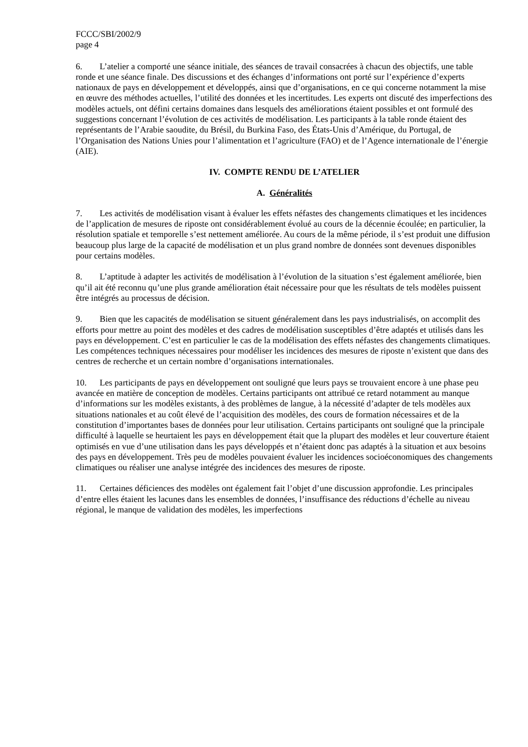FCCC/SBI/2002/9
page 4
6. L’atelier a comporté une séance initiale, des séances de travail consacrées à chacun des objectifs, une table ronde et une séance finale. Des discussions et des échanges d’informations ont porté sur l’expérience d’experts nationaux de pays en développement et développés, ainsi que d’organisations, en ce qui concerne notamment la mise en œuvre des méthodes actuelles, l’utilité des données et les incertitudes. Les experts ont discuté des imperfections des modèles actuels, ont défini certains domaines dans lesquels des améliorations étaient possibles et ont formulé des suggestions concernant l’évolution de ces activités de modélisation. Les participants à la table ronde étaient des représentants de l’Arabie saoudite, du Brésil, du Burkina Faso, des États-Unis d’Amérique, du Portugal, de l’Organisation des Nations Unies pour l’alimentation et l’agriculture (FAO) et de l’Agence internationale de l’énergie (AIE).
IV. COMPTE RENDU DE L’ATELIER
A. Généralités
7. Les activités de modélisation visant à évaluer les effets néfastes des changements climatiques et les incidences de l’application de mesures de riposte ont considérablement évolué au cours de la décennie écoulée; en particulier, la résolution spatiale et temporelle s’est nettement améliorée. Au cours de la même période, il s’est produit une diffusion beaucoup plus large de la capacité de modélisation et un plus grand nombre de données sont devenues disponibles pour certains modèles.
8. L’aptitude à adapter les activités de modélisation à l’évolution de la situation s’est également améliorée, bien qu’il ait été reconnu qu’une plus grande amélioration était nécessaire pour que les résultats de tels modèles puissent être intégrés au processus de décision.
9. Bien que les capacités de modélisation se situent généralement dans les pays industrialisés, on accomplit des efforts pour mettre au point des modèles et des cadres de modélisation susceptibles d’être adaptés et utilisés dans les pays en développement. C’est en particulier le cas de la modélisation des effets néfastes des changements climatiques. Les compétences techniques nécessaires pour modéliser les incidences des mesures de riposte n’existent que dans des centres de recherche et un certain nombre d’organisations internationales.
10. Les participants de pays en développement ont souligné que leurs pays se trouvaient encore à une phase peu avancée en matière de conception de modèles. Certains participants ont attribué ce retard notamment au manque d’informations sur les modèles existants, à des problèmes de langue, à la nécessité d’adapter de tels modèles aux situations nationales et au coût élevé de l’acquisition des modèles, des cours de formation nécessaires et de la constitution d’importantes bases de données pour leur utilisation. Certains participants ont souligné que la principale difficulté à laquelle se heurtaient les pays en développement était que la plupart des modèles et leur couverture étaient optimisés en vue d’une utilisation dans les pays développés et n’étaient donc pas adaptés à la situation et aux besoins des pays en développement. Très peu de modèles pouvaient évaluer les incidences socioéconomiques des changements climatiques ou réaliser une analyse intégrée des incidences des mesures de riposte.
11. Certaines déficiences des modèles ont également fait l’objet d’une discussion approfondie. Les principales d’entre elles étaient les lacunes dans les ensembles de données, l’insuffisance des réductions d’échelle au niveau régional, le manque de validation des modèles, les imperfections